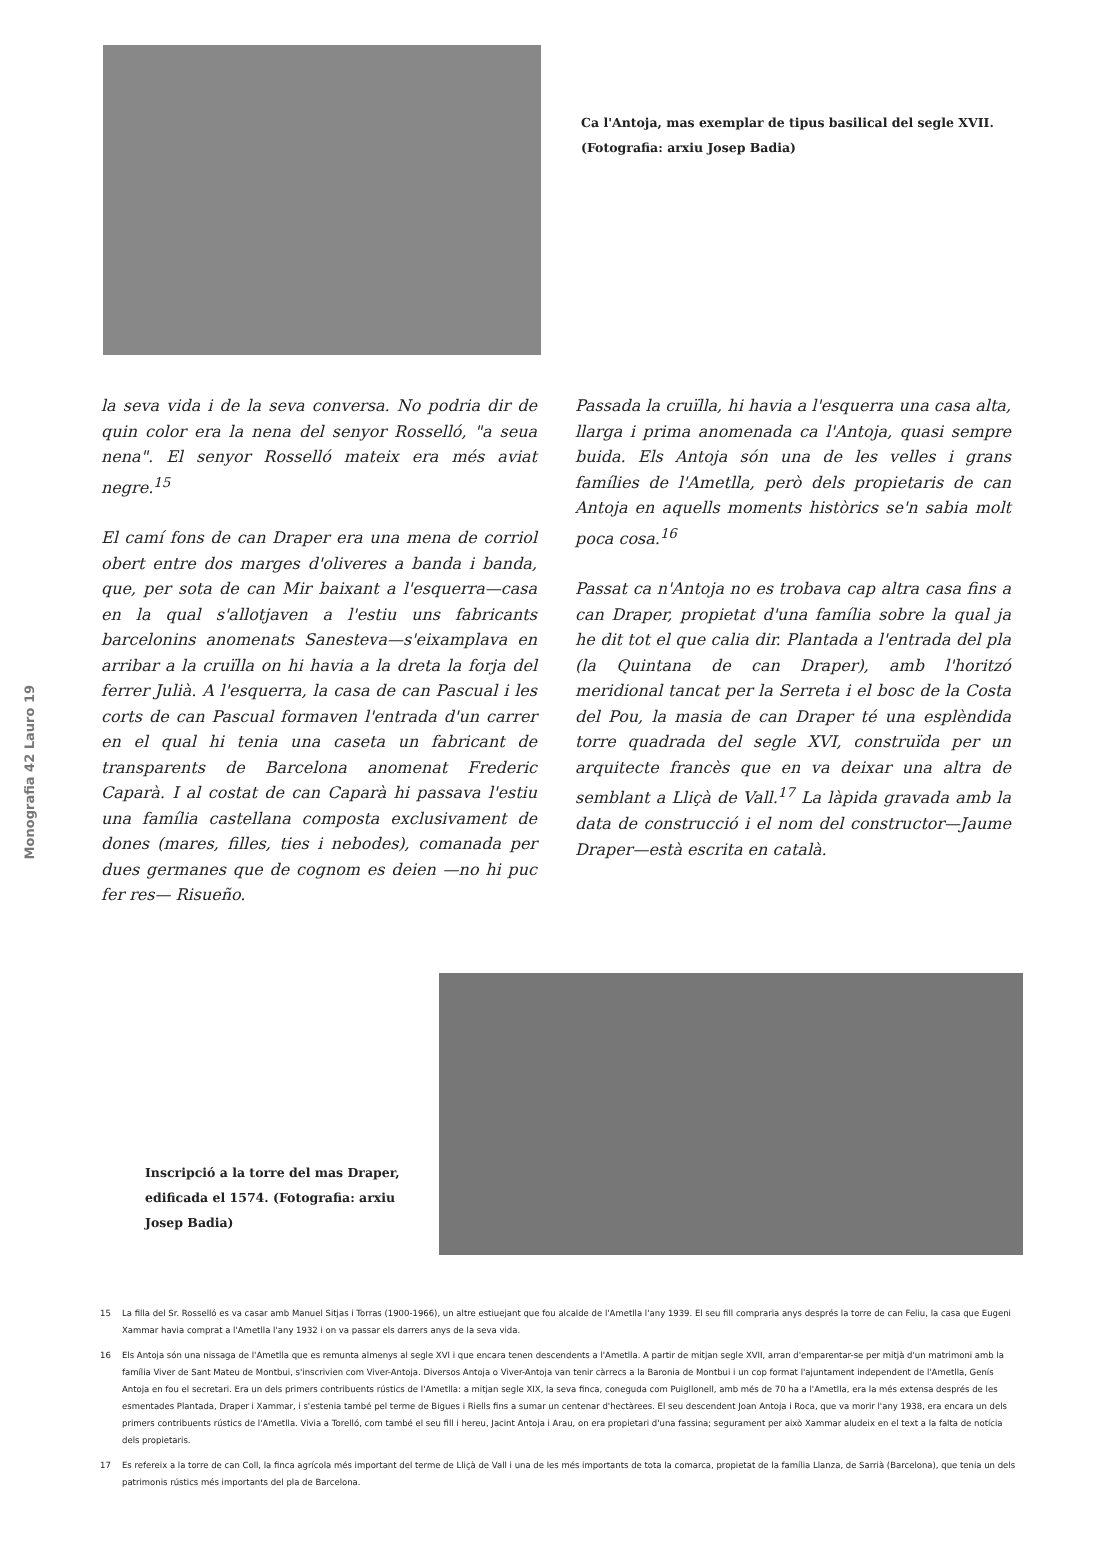Monografia 42 Lauro 19
Ca l'Antoja, mas exemplar de tipus basilical del segle XVII. (Fotografia: arxiu Josep Badia)
la seva vida i de la seva conversa. No podria dir de quin color era la nena del senyor Rosselló, "a seua nena". El senyor Rosselló mateix era més aviat negre.<sup>15</sup>
El camí fons de can Draper era una mena de corriol obert entre dos marges d'oliveres a banda i banda, que, per sota de can Mir baixant a l'esquerra—casa en la qual s'allotjaven a l'estiu uns fabricants barcelonins anomenats Sanesteva—s'eixamplava en arribar a la cruïlla on hi havia a la dreta la forja del ferrer Julià. A l'esquerra, la casa de can Pascual i les corts de can Pascual formaven l'entrada d'un carrer en el qual hi tenia una caseta un fabricant de transparents de Barcelona anomenat Frederic Caparà. I al costat de can Caparà hi passava l'estiu una família castellana composta exclusivament de dones (mares, filles, ties i nebodes), comanada per dues germanes que de cognom es deien —no hi puc fer res— Risueño.
Passada la cruïlla, hi havia a l'esquerra una casa alta, llarga i prima anomenada ca l'Antoja, quasi sempre buida. Els Antoja són una de les velles i grans famílies de l'Ametlla, però dels propietaris de can Antoja en aquells moments històrics se'n sabia molt poca cosa.<sup>16</sup>
Passat ca n'Antoja no es trobava cap altra casa fins a can Draper, propietat d'una família sobre la qual ja he dit tot el que calia dir. Plantada a l'entrada del pla (la Quintana de can Draper), amb l'horitzó meridional tancat per la Serreta i el bosc de la Costa del Pou, la masia de can Draper té una esplèndida torre quadrada del segle XVI, construïda per un arquitecte francès que en va deixar una altra de semblant a Lliçà de Vall.<sup>17</sup> La làpida gravada amb la data de construcció i el nom del constructor—Jaume Draper—està escrita en català.
Inscripció a la torre del mas Draper, edificada el 1574. (Fotografia: arxiu Josep Badia)
15 La filla del Sr. Rosselló es va casar amb Manuel Sitjas i Torras (1900-1966), un altre estiuejant que fou alcalde de l'Ametlla l'any 1939. El seu fill compraria anys després la torre de can Feliu, la casa que Eugeni Xammar havia comprat a l'Ametlla l'any 1932 i on va passar els darrers anys de la seva vida.
16 Els Antoja són una nissaga de l'Ametlla que es remunta almenys al segle XVI i que encara tenen descendents a l'Ametlla. A partir de mitjan segle XVII, arran d'emparentar-se per mitjà d'un matrimoni amb la família Viver de Sant Mateu de Montbui, s'inscrivien com Viver-Antoja. Diversos Antoja o Viver-Antoja van tenir càrrecs a la Baronia de Montbui i un cop format l'ajuntament independent de l'Ametlla, Genís Antoja en fou el secretari. Era un dels primers contribuents rústics de l'Ametlla: a mitjan segle XIX, la seva finca, coneguda com Puigllonell, amb més de 70 ha a l'Ametlla, era la més extensa després de les esmentades Plantada, Draper i Xammar, i s'estenia també pel terme de Bigues i Riells fins a sumar un centenar d'hectàrees. El seu descendent Joan Antoja i Roca, que va morir l'any 1938, era encara un dels primers contribuents rústics de l'Ametlla. Vivia a Torelló, com també el seu fill i hereu, Jacint Antoja i Arau, on era propietari d'una fassina; segurament per això Xammar aludeix en el text a la falta de notícia dels propietaris.
17 Es refereix a la torre de can Coll, la finca agrícola més important del terme de Lliçà de Vall i una de les més importants de tota la comarca, propietat de la família Llanza, de Sarrià (Barcelona), que tenia un dels patrimonis rústics més importants del pla de Barcelona.